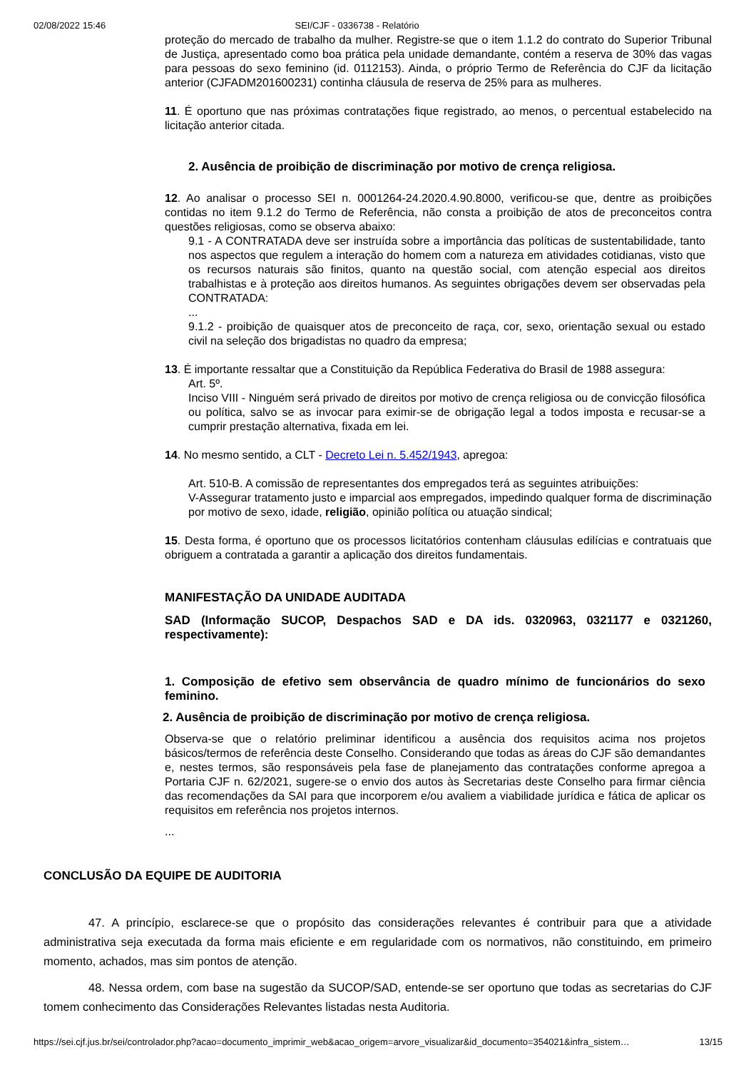02/08/2022 15:46 SEI/CJF - 0336738 - Relatório
proteção do mercado de trabalho da mulher. Registre-se que o item 1.1.2 do contrato do Superior Tribunal de Justiça, apresentado como boa prática pela unidade demandante, contém a reserva de 30% das vagas para pessoas do sexo feminino (id. 0112153). Ainda, o próprio Termo de Referência do CJF da licitação anterior (CJFADM201600231) continha cláusula de reserva de 25% para as mulheres.
11. É oportuno que nas próximas contratações fique registrado, ao menos, o percentual estabelecido na licitação anterior citada.
2. Ausência de proibição de discriminação por motivo de crença religiosa.
12. Ao analisar o processo SEI n. 0001264-24.2020.4.90.8000, verificou-se que, dentre as proibições contidas no item 9.1.2 do Termo de Referência, não consta a proibição de atos de preconceitos contra questões religiosas, como se observa abaixo:
9.1 - A CONTRATADA deve ser instruída sobre a importância das políticas de sustentabilidade, tanto nos aspectos que regulem a interação do homem com a natureza em atividades cotidianas, visto que os recursos naturais são finitos, quanto na questão social, com atenção especial aos direitos trabalhistas e à proteção aos direitos humanos. As seguintes obrigações devem ser observadas pela CONTRATADA:
...
9.1.2 - proibição de quaisquer atos de preconceito de raça, cor, sexo, orientação sexual ou estado civil na seleção dos brigadistas no quadro da empresa;
13. É importante ressaltar que a Constituição da República Federativa do Brasil de 1988 assegura:
Art. 5º.
Inciso VIII - Ninguém será privado de direitos por motivo de crença religiosa ou de convicção filosófica ou política, salvo se as invocar para eximir-se de obrigação legal a todos imposta e recusar-se a cumprir prestação alternativa, fixada em lei.
14. No mesmo sentido, a CLT - Decreto Lei n. 5.452/1943, apregoa:
Art. 510-B. A comissão de representantes dos empregados terá as seguintes atribuições:
V-Assegurar tratamento justo e imparcial aos empregados, impedindo qualquer forma de discriminação por motivo de sexo, idade, religião, opinião política ou atuação sindical;
15. Desta forma, é oportuno que os processos licitatórios contenham cláusulas edilícias e contratuais que obriguem a contratada a garantir a aplicação dos direitos fundamentais.
MANIFESTAÇÃO DA UNIDADE AUDITADA
SAD (Informação SUCOP, Despachos SAD e DA ids. 0320963, 0321177 e 0321260, respectivamente):
1. Composição de efetivo sem observância de quadro mínimo de funcionários do sexo feminino.
2. Ausência de proibição de discriminação por motivo de crença religiosa.
Observa-se que o relatório preliminar identificou a ausência dos requisitos acima nos projetos básicos/termos de referência deste Conselho. Considerando que todas as áreas do CJF são demandantes e, nestes termos, são responsáveis pela fase de planejamento das contratações conforme apregoa a Portaria CJF n. 62/2021, sugere-se o envio dos autos às Secretarias deste Conselho para firmar ciência das recomendações da SAI para que incorporem e/ou avaliem a viabilidade jurídica e fática de aplicar os requisitos em referência nos projetos internos.
...
CONCLUSÃO DA EQUIPE DE AUDITORIA
47. A princípio, esclarece-se que o propósito das considerações relevantes é contribuir para que a atividade administrativa seja executada da forma mais eficiente e em regularidade com os normativos, não constituindo, em primeiro momento, achados, mas sim pontos de atenção.
48. Nessa ordem, com base na sugestão da SUCOP/SAD, entende-se ser oportuno que todas as secretarias do CJF tomem conhecimento das Considerações Relevantes listadas nesta Auditoria.
https://sei.cjf.jus.br/sei/controlador.php?acao=documento_imprimir_web&acao_origem=arvore_visualizar&id_documento=354021&infra_sistem… 13/15